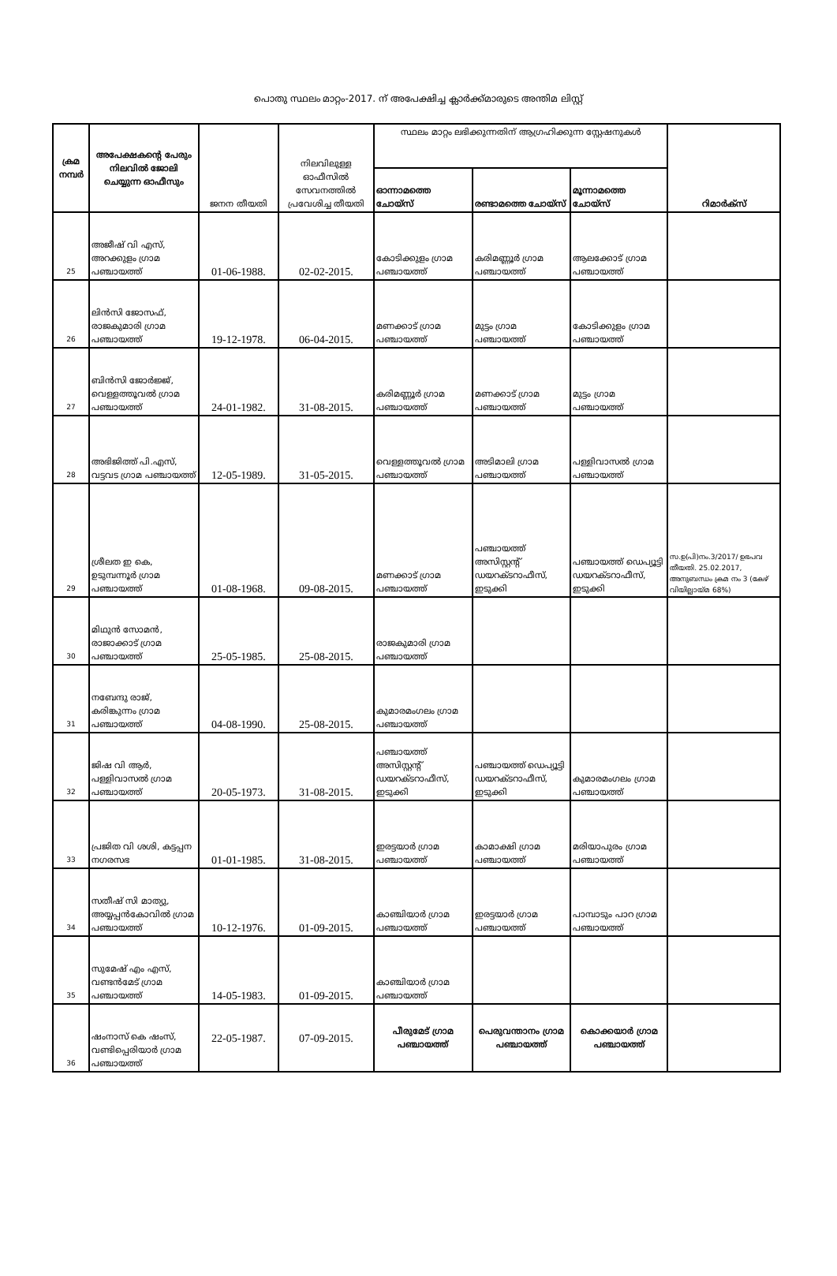പൊതു സ്ഥലം മാറ്റം-2017. ന് അപേക്ഷിച്ച ക്ലാർക്ക്മാരുടെ അന്തിമ ലിസ്റ്റ്
| ക്രമ നമ്പർ | അപേക്ഷകന്റെ പേരും നിലവിൽ ജോലി ചെയ്യുന്ന ഓഫീസും | ജനന തീയതി | നിലവിലുള്ള ഓഫീസിൽ സേവനത്തിൽ പ്രവേശിച്ച തീയതി | സ്ഥലം മാറ്റം ലഭിക്കുന്നതിന് ആഗ്രഹിക്കുന്ന സ്റ്റേഷനുകൾ | | | റിമാർക്സ് |
| --- | --- | --- | --- | --- | --- | --- | --- |
| | | | | ഓന്നാമത്തെ ചോയ്സ് | രണ്ടാമത്തെ ചോയ്സ് | മൂന്നാമത്തെ ചോയ്സ് | |
| 25 | അജീഷ് വി എസ്, അറക്കുളം ഗ്രാമ പഞ്ചായത്ത് | 01-06-1988. | 02-02-2015. | കോടിക്കുളം ഗ്രാമ പഞ്ചായത്ത് | കരിമണ്ണൂർ ഗ്രാമ പഞ്ചായത്ത് | ആലക്കോട് ഗ്രാമ പഞ്ചായത്ത് | |
| 26 | ലിൻസി ജോസഫ്, രാജകുമാരി ഗ്രാമ പഞ്ചായത്ത് | 19-12-1978. | 06-04-2015. | മണക്കാട് ഗ്രാമ പഞ്ചായത്ത് | മുട്ടം ഗ്രാമ പഞ്ചായത്ത് | കോടിക്കുളം ഗ്രാമ പഞ്ചായത്ത് | |
| 27 | ബിൻസി ജോർജ്ജ്, വെള്ളത്തൂവൽ ഗ്രാമ പഞ്ചായത്ത് | 24-01-1982. | 31-08-2015. | കരിമണ്ണൂർ ഗ്രാമ പഞ്ചായത്ത് | മണക്കാട് ഗ്രാമ പഞ്ചായത്ത് | മുട്ടം ഗ്രാമ പഞ്ചായത്ത് | |
| 28 | അഭിജിത്ത് പി.എസ്, വട്ടവട ഗ്രാമ പഞ്ചായത്ത് | 12-05-1989. | 31-05-2015. | വെള്ളത്തൂവൽ ഗ്രാമ പഞ്ചായത്ത് | അടിമാലി ഗ്രാമ പഞ്ചായത്ത് | പള്ളിവാസൽ ഗ്രാമ പഞ്ചായത്ത് | |
| 29 | ശ്രീലത ഇ കെ, ഉടുമ്പന്നൂർ ഗ്രാമ പഞ്ചായത്ത് | 01-08-1968. | 09-08-2015. | മണക്കാട് ഗ്രാമ പഞ്ചായത്ത് | പഞ്ചായത്ത് അസിസ്റ്റന്റ് ഡയറക്ടറാഫീസ്, ഇടുക്കി | പഞ്ചായത്ത് ഡെപ്യൂട്ടി ഡയറക്ടറാഫീസ്, ഇടുക്കി | സ.ഉ(പി)നം.3/2017/ ഉഭപവ തീയതി. 25.02.2017, അനുബന്ധം ക്രമ നം 3 (കേഴ് വിയില്ലായ്മ 68%) |
| 30 | മിഥുൻ സോമൻ, രാജാക്കാട് ഗ്രാമ പഞ്ചായത്ത് | 25-05-1985. | 25-08-2015. | രാജകുമാരി ഗ്രാമ പഞ്ചായത്ത് | | | |
| 31 | നബേന്ദു രാജ്, കരിങ്കുന്നം ഗ്രാമ പഞ്ചായത്ത് | 04-08-1990. | 25-08-2015. | കുമാരമംഗലം ഗ്രാമ പഞ്ചായത്ത് | | | |
| 32 | ജിഷ വി ആർ, പള്ളിവാസൽ ഗ്രാമ പഞ്ചായത്ത് | 20-05-1973. | 31-08-2015. | പഞ്ചായത്ത് അസിസ്റ്റന്റ് ഡയറക്ടറാഫീസ്, ഇടുക്കി | പഞ്ചായത്ത് ഡെപ്യൂട്ടി ഡയറക്ടറാഫീസ്, ഇടുക്കി | കുമാരമംഗലം ഗ്രാമ പഞ്ചായത്ത് | |
| 33 | പ്രജിത വി ശശി, കട്ടപ്പന നഗരസഭ | 01-01-1985. | 31-08-2015. | ഇരട്ടയാർ ഗ്രാമ പഞ്ചായത്ത് | കാമാക്ഷി ഗ്രാമ പഞ്ചായത്ത് | മരിയാപുരം ഗ്രാമ പഞ്ചായത്ത് | |
| 34 | സതീഷ് സി മാത്യു, അയ്യപ്പൻകോവിൽ ഗ്രാമ പഞ്ചായത്ത് | 10-12-1976. | 01-09-2015. | കാഞ്ചിയാർ ഗ്രാമ പഞ്ചായത്ത് | ഇരട്ടയാർ ഗ്രാമ പഞ്ചായത്ത് | പാമ്പാടും പാറ ഗ്രാമ പഞ്ചായത്ത് | |
| 35 | സുമേഷ് എം എസ്, വണ്ടൻമേട് ഗ്രാമ പഞ്ചായത്ത് | 14-05-1983. | 01-09-2015. | കാഞ്ചിയാർ ഗ്രാമ പഞ്ചായത്ത് | | | |
| 36 | ഷംനാസ് കെ ഷംസ്, വണ്ടിപ്പെരിയാർ ഗ്രാമ പഞ്ചായത്ത് | 22-05-1987. | 07-09-2015. | പീരുമേട് ഗ്രാമ പഞ്ചായത്ത് | പെരുവന്താനം ഗ്രാമ പഞ്ചായത്ത് | കൊക്കയാർ ഗ്രാമ പഞ്ചായത്ത് | |